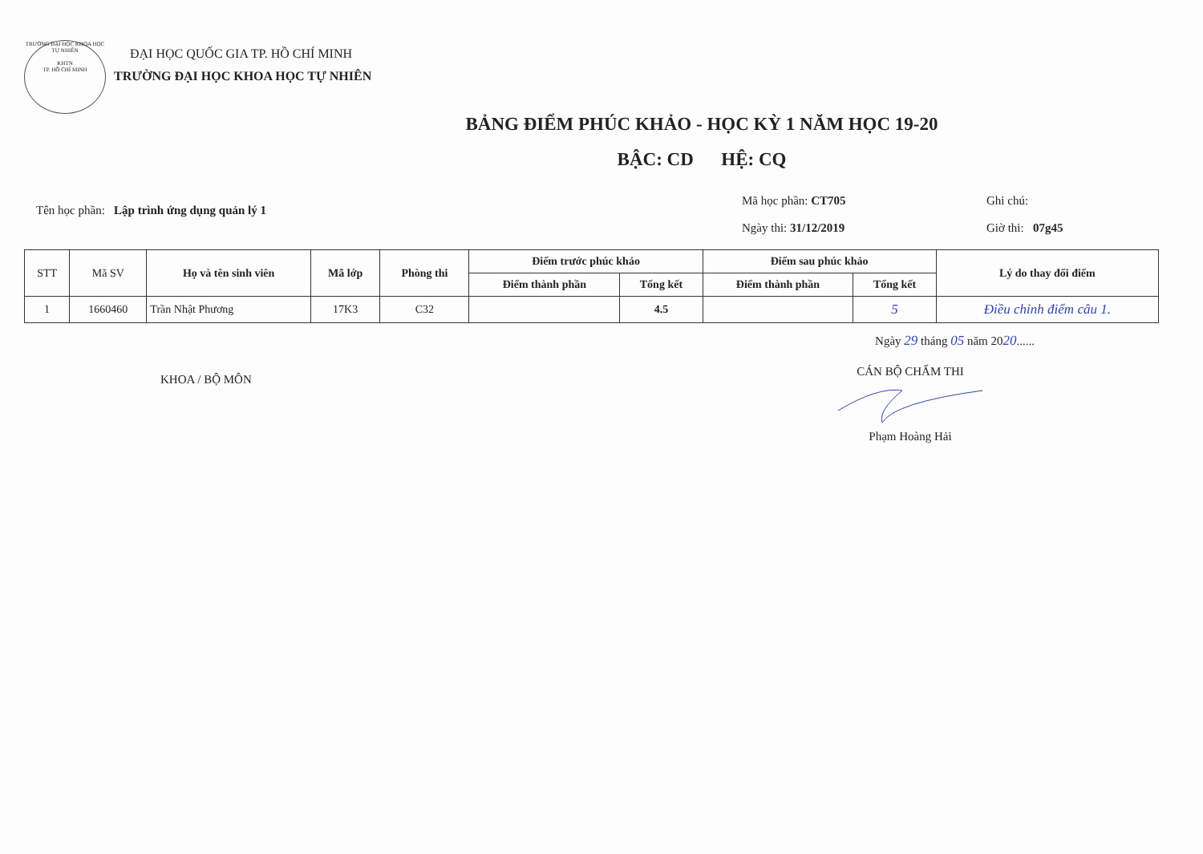TRƯỜNG ĐẠI HỌC KHOA HỌC TỰ NHIÊN
KHTN
TP. HỒ CHÍ MINH
ĐẠI HỌC QUỐC GIA TP. HỒ CHÍ MINH
TRƯỜNG ĐẠI HỌC KHOA HỌC TỰ NHIÊN
BẢNG ĐIỂM PHÚC KHẢO - HỌC KỲ 1 NĂM HỌC 19-20
BẬC: CD HỆ: CQ
Tên học phần: Lập trình ứng dụng quản lý 1
Mã học phần: CT705
Ngày thi: 31/12/2019
Ghi chú:
Giờ thi: 07g45
| STT | Mã SV | Họ và tên sinh viên | Mã lớp | Phòng thi | Điểm trước phúc khảo | | Điểm sau phúc khảo | | Lý do thay đổi điểm |
| | | | | | Điểm thành phần | Tổng kết | Điểm thành phần | Tổng kết | |
| 1 | 1660460 | Trần Nhật Phương | 17K3 | C32 | | 4.5 | | 5 | Điều chỉnh điểm câu 1. |
Ngày 29 tháng 05 năm 2020......
KHOA / BỘ MÔN
CÁN BỘ CHẤM THI
Phạm Hoàng Hải